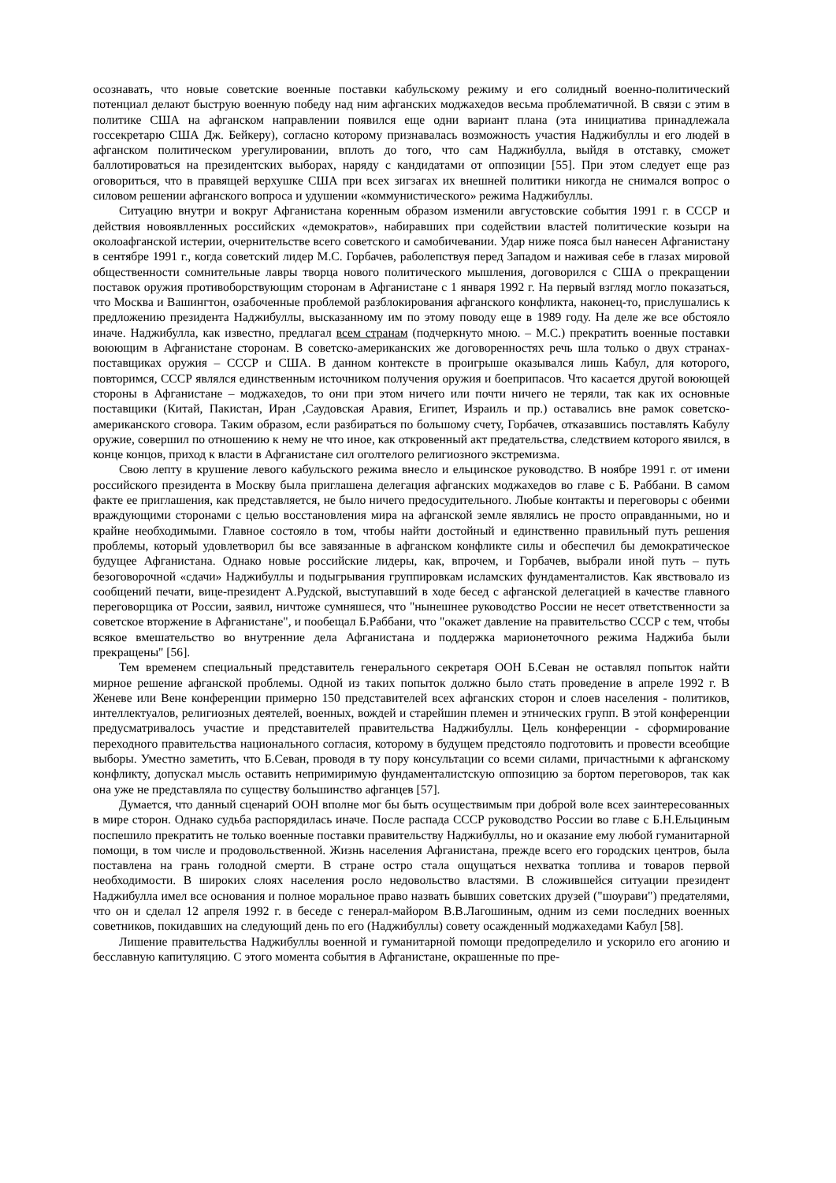осознавать, что новые советские военные поставки кабульскому режиму и его солидный военно-политический потенциал делают быструю военную победу над ним афганских моджахедов весьма проблематичной. В связи с этим в политике США на афганском направлении появился еще одни вариант плана (эта инициатива принадлежала госсекретарю США Дж. Бейкеру), согласно которому признавалась возможность участия Наджибуллы и его людей в афганском политическом урегулировании, вплоть до того, что сам Наджибулла, выйдя в отставку, сможет баллотироваться на президентских выборах, наряду с кандидатами от оппозиции [55]. При этом следует еще раз оговориться, что в правящей верхушке США при всех зигзагах их внешней политики никогда не снимался вопрос о силовом решении афганского вопроса и удушении «коммунистического» режима Наджибуллы.
Ситуацию внутри и вокруг Афганистана коренным образом изменили августовские события 1991 г. в СССР и действия новоявлленных российских «демократов», набиравших при содействии властей политические козыри на околоафганской истерии, очернительстве всего советского и самобичевании. Удар ниже пояса был нанесен Афганистану в сентябре 1991 г., когда советский лидер М.С. Горбачев, раболепствуя перед Западом и наживая себе в глазах мировой общественности сомнительные лавры творца нового политического мышления, договорился с США о прекращении поставок оружия противоборствующим сторонам в Афганистане с 1 января 1992 г. На первый взгляд могло показаться, что Москва и Вашингтон, озабоченные проблемой разблокирования афганского конфликта, наконец-то, прислушались к предложению президента Наджибуллы, высказанному им по этому поводу еще в 1989 году. На деле же все обстояло иначе. Наджибулла, как известно, предлагал всем странам (подчеркнуто мною. – М.С.) прекратить военные поставки воюющим в Афганистане сторонам. В советско-американских же договоренностях речь шла только о двух странах-поставщиках оружия – СССР и США. В данном контексте в проигрыше оказывался лишь Кабул, для которого, повторимся, СССР являлся единственным источником получения оружия и боеприпасов. Что касается другой воюющей стороны в Афганистане – моджахедов, то они при этом ничего или почти ничего не теряли, так как их основные поставщики (Китай, Пакистан, Иран ,Саудовская Аравия, Египет, Израиль и пр.) оставались вне рамок советско-американского сговора. Таким образом, если разбираться по большому счету, Горбачев, отказавшись поставлять Кабулу оружие, совершил по отношению к нему не что иное, как откровенный акт предательства, следствием которого явился, в конце концов, приход к власти в Афганистане сил оголтелого религиозного экстремизма.
Свою лепту в крушение левого кабульского режима внесло и ельцинское руководство. В ноябре 1991 г. от имени российского президента в Москву была приглашена делегация афганских моджахедов во главе с Б. Раббани. В самом факте ее приглашения, как представляется, не было ничего предосудительного. Любые контакты и переговоры с обеими враждующими сторонами с целью восстановления мира на афганской земле являлись не просто оправданными, но и крайне необходимыми. Главное состояло в том, чтобы найти достойный и единственно правильный путь решения проблемы, который удовлетворил бы все завязанные в афганском конфликте силы и обеспечил бы демократическое будущее Афганистана. Однако новые российские лидеры, как, впрочем, и Горбачев, выбрали иной путь – путь безоговорочной «сдачи» Наджибуллы и подыгрывания группировкам исламских фундаменталистов. Как явствовало из сообщений печати, вице-президент А.Рудской, выступавший в ходе бесед с афганской делегацией в качестве главного переговорщика от России, заявил, ничтоже сумняшеся, что "нынешнее руководство России не несет ответственности за советское вторжение в Афганистане", и пообещал Б.Раббани, что "окажет давление на правительство СССР с тем, чтобы всякое вмешательство во внутренние дела Афганистана и поддержка марионеточного режима Наджиба были прекращены" [56].
Тем временем специальный представитель генерального секретаря ООН Б.Севан не оставлял попыток найти мирное решение афганской проблемы. Одной из таких попыток должно было стать проведение в апреле 1992 г. В Женеве или Вене конференции примерно 150 представителей всех афганских сторон и слоев населения - политиков, интеллектуалов, религиозных деятелей, военных, вождей и старейшин племен и этнических групп. В этой конференции предусматривалось участие и представителей правительства Наджибуллы. Цель конференции - сформирование переходного правительства национального согласия, которому в будущем предстояло подготовить и провести всеобщие выборы. Уместно заметить, что Б.Севан, проводя в ту пору консультации со всеми силами, причастными к афганскому конфликту, допускал мысль оставить непримиримую фундаменталистскую оппозицию за бортом переговоров, так как она уже не представляла по существу большинство афганцев [57].
Думается, что данный сценарий ООН вполне мог бы быть осуществимым при доброй воле всех заинтересованных в мире сторон. Однако судьба распорядилась иначе. После распада СССР руководство России во главе с Б.Н.Ельциным поспешило прекратить не только военные поставки правительству Наджибуллы, но и оказание ему любой гуманитарной помощи, в том числе и продовольственной. Жизнь населения Афганистана, прежде всего его городских центров, была поставлена на грань голодной смерти. В стране остро стала ощущаться нехватка топлива и товаров первой необходимости. В широких слоях населения росло недовольство властями. В сложившейся ситуации президент Наджибулла имел все основания и полное моральное право назвать бывших советских друзей ("шоурави") предателями, что он и сделал 12 апреля 1992 г. в беседе с генерал-майором В.В.Лагошиным, одним из семи последних военных советников, покидавших на следующий день по его (Наджибуллы) совету осажденный моджахедами Кабул [58].
Лишение правительства Наджибуллы военной и гуманитарной помощи предопределило и ускорило его агонию и бесславную капитуляцию. С этого момента события в Афганистане, окрашенные по пре-